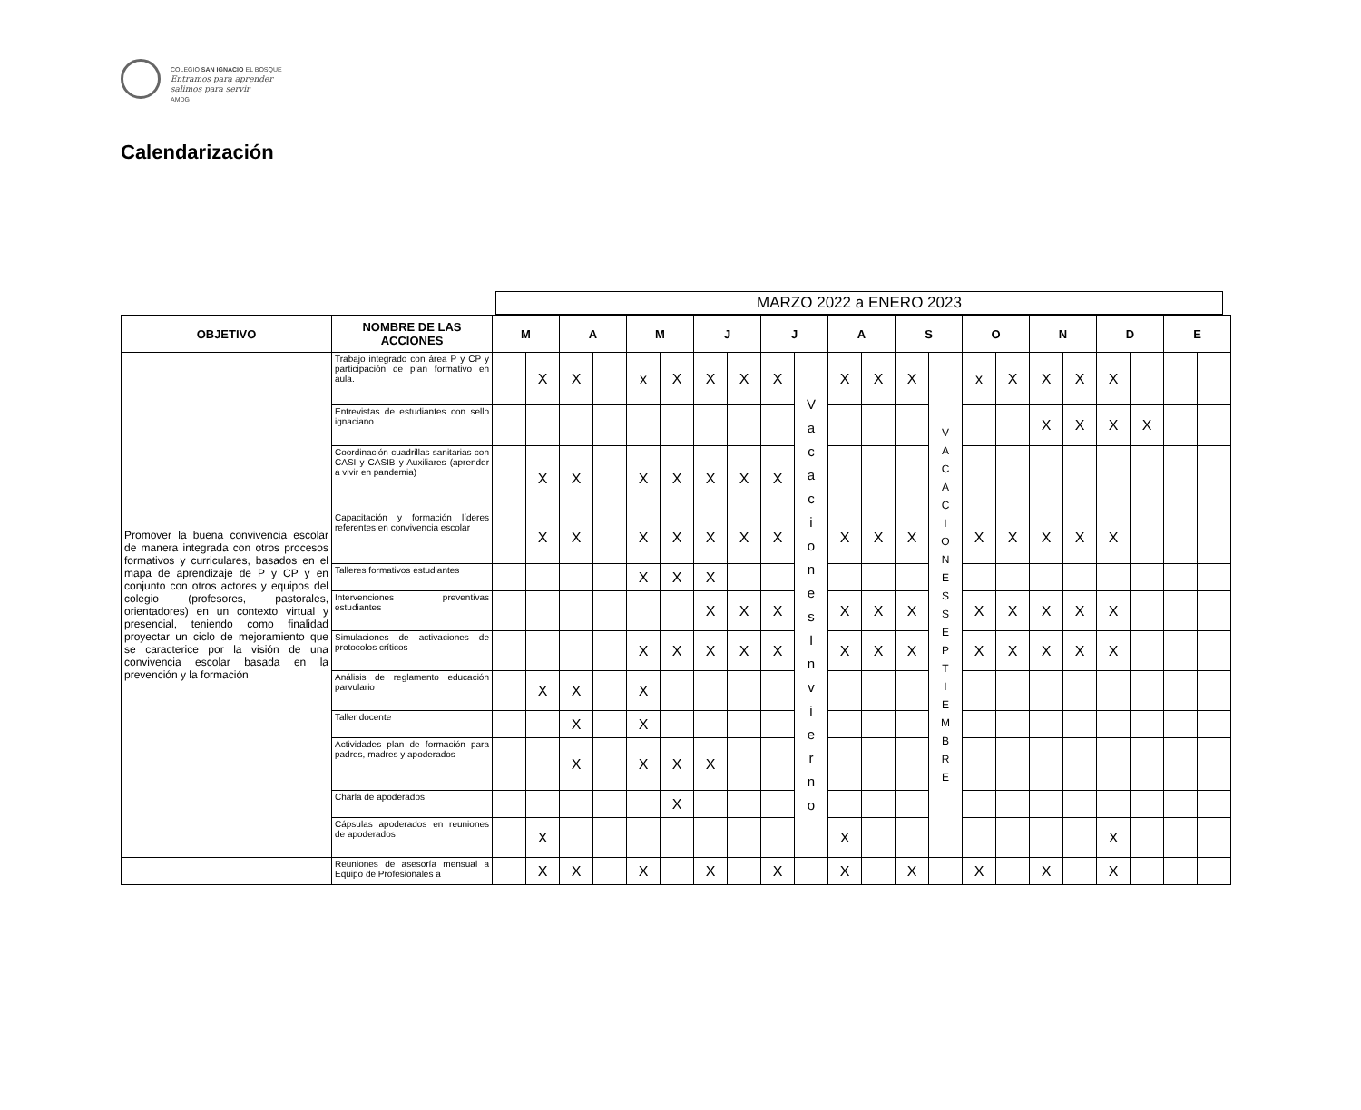COLEGIO SAN IGNACIO EL BOSQUE
Entramos para aprender
salimos para servir
AMDG
Calendarización
MARZO 2022 a ENERO 2023
| OBJETIVO | NOMBRE DE LAS ACCIONES | M | | A | | M | | J | | J | | A | | S | | O | | N | | D | | E | |
| --- | --- | --- | --- | --- | --- | --- | --- | --- | --- | --- | --- | --- | --- | --- | --- | --- | --- | --- | --- | --- | --- | --- | --- |
| Promover la buena convivencia escolar de manera integrada con otros procesos formativos y curriculares, basados en el mapa de aprendizaje de P y CP y en conjunto con otros actores y equipos del colegio (profesores, pastorales, orientadores) en un contexto virtual y presencial, teniendo como finalidad proyectar un ciclo de mejoramiento que se caracterice por la visión de una convivencia escolar basada en la prevención y la formación | Trabajo integrado con área P y CP y participación de plan formativo en aula. | | X | X | | x | X | X | X | X | V a c a c i o n e s I n v i e r n o | X | X | X | V A C A C I O N E S S E P T I E M B R E | x | X | X | X | X | | | |
| | Entrevistas de estudiantes con sello ignaciano. | | | | | | | | | | | | | | | | | X | X | X | X | | |
| | Coordinación cuadrillas sanitarias con CASI y CASIB y Auxiliares (aprender a vivir en pandemia) | | X | X | | X | X | X | X | X | | | | | | | | | | | | | |
| | Capacitación y formación líderes referentes en convivencia escolar | | X | X | | X | X | X | X | X | | X | X | X | | X | X | X | X | X | | | |
| | Talleres formativos estudiantes | | | | | X | X | X | | | | | | | | | | | | | | | |
| | Intervenciones preventivas estudiantes | | | | | | | X | X | X | | X | X | X | | X | X | X | X | X | | | |
| | Simulaciones de activaciones de protocolos críticos | | | | | X | X | X | X | X | | X | X | X | | X | X | X | X | X | | | |
| | Análisis de reglamento educación parvulario | | X | X | | X | | | | | | | | | | | | | | | | | |
| | Taller docente | | | X | | X | | | | | | | | | | | | | | | | | |
| | Actividades plan de formación para padres, madres y apoderados | | | X | | X | X | X | | | | | | | | | | | | | | | |
| | Charla de apoderados | | | | | | X | | | | | | | | | | | | | | | | |
| | Cápsulas apoderados en reuniones de apoderados | | X | | | | | | | | | X | | | | | | | | X | | | |
| | Reuniones de asesoría mensual a Equipo de Profesionales a | | X | X | | X | | X | | X | | X | | X | | X | | X | | X | | | |